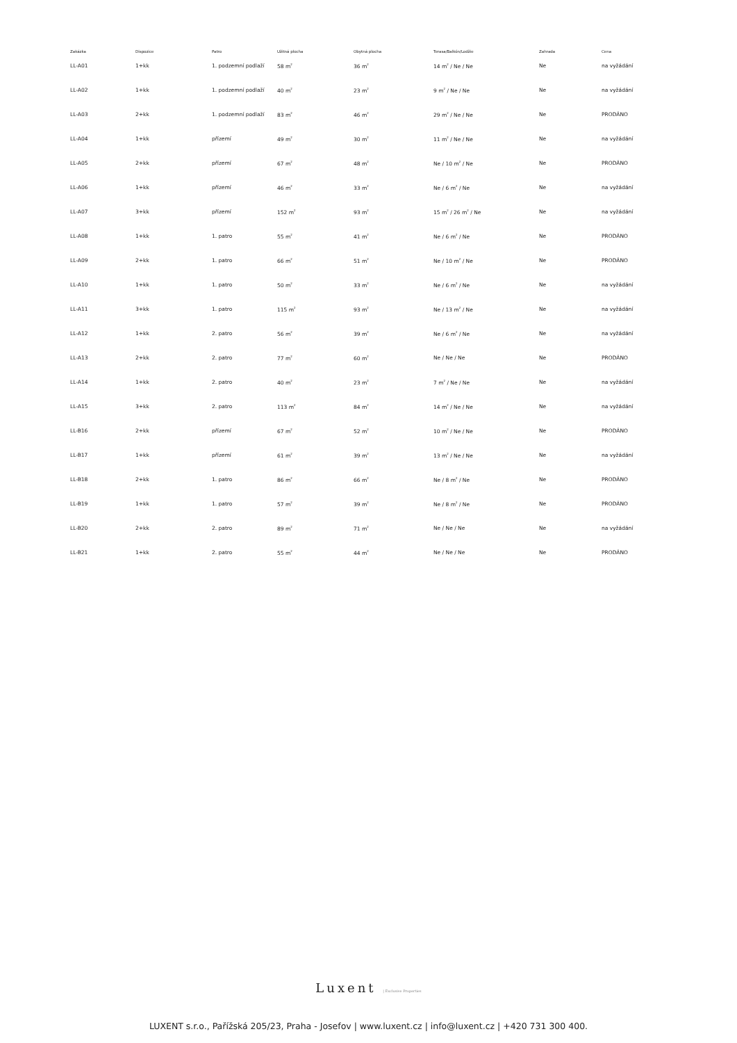| Zakázka | Dispozice | Patro | Užitná plocha | Obytná plocha | Terasa/Balkón/Lodžie | Zahrada | Cena |
| --- | --- | --- | --- | --- | --- | --- | --- |
| LL-A01 | 1+kk | 1. podzemní podlaží | 58 m<sup>2</sup> | 36 m<sup>2</sup> | 14 m<sup>2</sup> / Ne / Ne | Ne | na vyžádání |
| LL-A02 | 1+kk | 1. podzemní podlaží | 40 m<sup>2</sup> | 23 m<sup>2</sup> | 9 m<sup>2</sup> / Ne / Ne | Ne | na vyžádání |
| LL-A03 | 2+kk | 1. podzemní podlaží | 83 m<sup>2</sup> | 46 m<sup>2</sup> | 29 m<sup>2</sup> / Ne / Ne | Ne | PRODÁNO |
| LL-A04 | 1+kk | přízemí | 49 m<sup>2</sup> | 30 m<sup>2</sup> | 11 m<sup>2</sup> / Ne / Ne | Ne | na vyžádání |
| LL-A05 | 2+kk | přízemí | 67 m<sup>2</sup> | 48 m<sup>2</sup> | Ne / 10 m<sup>2</sup> / Ne | Ne | PRODÁNO |
| LL-A06 | 1+kk | přízemí | 46 m<sup>2</sup> | 33 m<sup>2</sup> | Ne / 6 m<sup>2</sup> / Ne | Ne | na vyžádání |
| LL-A07 | 3+kk | přízemí | 152 m<sup>2</sup> | 93 m<sup>2</sup> | 15 m<sup>2</sup> / 26 m<sup>2</sup> / Ne | Ne | na vyžádání |
| LL-A08 | 1+kk | 1. patro | 55 m<sup>2</sup> | 41 m<sup>2</sup> | Ne / 6 m<sup>2</sup> / Ne | Ne | PRODÁNO |
| LL-A09 | 2+kk | 1. patro | 66 m<sup>2</sup> | 51 m<sup>2</sup> | Ne / 10 m<sup>2</sup> / Ne | Ne | PRODÁNO |
| LL-A10 | 1+kk | 1. patro | 50 m<sup>2</sup> | 33 m<sup>2</sup> | Ne / 6 m<sup>2</sup> / Ne | Ne | na vyžádání |
| LL-A11 | 3+kk | 1. patro | 115 m<sup>2</sup> | 93 m<sup>2</sup> | Ne / 13 m<sup>2</sup> / Ne | Ne | na vyžádání |
| LL-A12 | 1+kk | 2. patro | 56 m<sup>2</sup> | 39 m<sup>2</sup> | Ne / 6 m<sup>2</sup> / Ne | Ne | na vyžádání |
| LL-A13 | 2+kk | 2. patro | 77 m<sup>2</sup> | 60 m<sup>2</sup> | Ne / Ne / Ne | Ne | PRODÁNO |
| LL-A14 | 1+kk | 2. patro | 40 m<sup>2</sup> | 23 m<sup>2</sup> | 7 m<sup>2</sup> / Ne / Ne | Ne | na vyžádání |
| LL-A15 | 3+kk | 2. patro | 113 m<sup>2</sup> | 84 m<sup>2</sup> | 14 m<sup>2</sup> / Ne / Ne | Ne | na vyžádání |
| LL-B16 | 2+kk | přízemí | 67 m<sup>2</sup> | 52 m<sup>2</sup> | 10 m<sup>2</sup> / Ne / Ne | Ne | PRODÁNO |
| LL-B17 | 1+kk | přízemí | 61 m<sup>2</sup> | 39 m<sup>2</sup> | 13 m<sup>2</sup> / Ne / Ne | Ne | na vyžádání |
| LL-B18 | 2+kk | 1. patro | 86 m<sup>2</sup> | 66 m<sup>2</sup> | Ne / 8 m<sup>2</sup> / Ne | Ne | PRODÁNO |
| LL-B19 | 1+kk | 1. patro | 57 m<sup>2</sup> | 39 m<sup>2</sup> | Ne / 8 m<sup>2</sup> / Ne | Ne | PRODÁNO |
| LL-B20 | 2+kk | 2. patro | 89 m<sup>2</sup> | 71 m<sup>2</sup> | Ne / Ne / Ne | Ne | na vyžádání |
| LL-B21 | 1+kk | 2. patro | 55 m<sup>2</sup> | 44 m<sup>2</sup> | Ne / Ne / Ne | Ne | PRODÁNO |
Luxent | Exclusive Properties
LUXENT s.r.o., Pařížská 205/23, Praha - Josefov | www.luxent.cz | info@luxent.cz | +420 731 300 400.